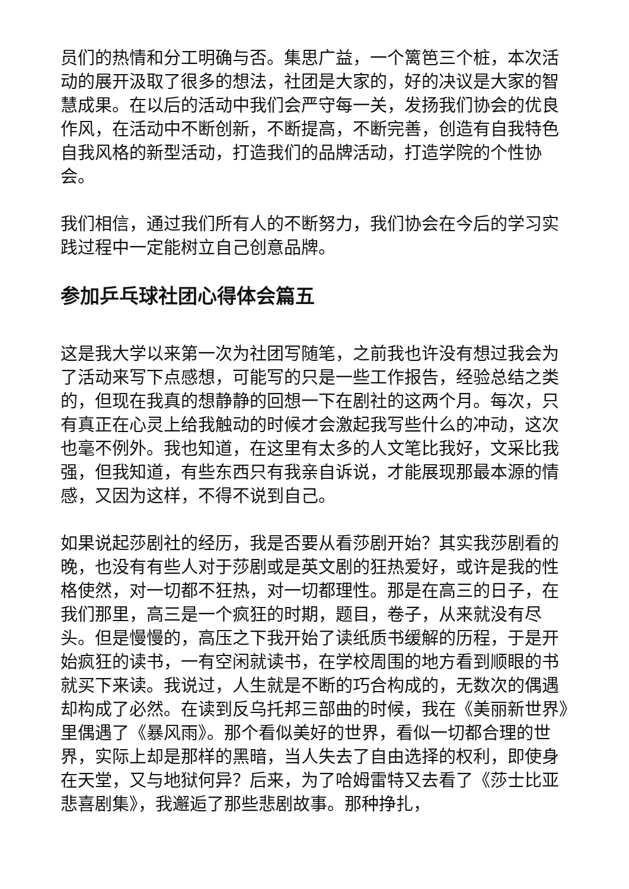员们的热情和分工明确与否。集思广益，一个篱笆三个桩，本次活动的展开汲取了很多的想法，社团是大家的，好的决议是大家的智慧成果。在以后的活动中我们会严守每一关，发扬我们协会的优良作风，在活动中不断创新，不断提高，不断完善，创造有自我特色自我风格的新型活动，打造我们的品牌活动，打造学院的个性协会。
我们相信，通过我们所有人的不断努力，我们协会在今后的学习实践过程中一定能树立自己创意品牌。
参加乒乓球社团心得体会篇五
这是我大学以来第一次为社团写随笔，之前我也许没有想过我会为了活动来写下点感想，可能写的只是一些工作报告，经验总结之类的，但现在我真的想静静的回想一下在剧社的这两个月。每次，只有真正在心灵上给我触动的时候才会激起我写些什么的冲动，这次也毫不例外。我也知道，在这里有太多的人文笔比我好，文采比我强，但我知道，有些东西只有我亲自诉说，才能展现那最本源的情感，又因为这样，不得不说到自己。
如果说起莎剧社的经历，我是否要从看莎剧开始？其实我莎剧看的晚，也没有有些人对于莎剧或是英文剧的狂热爱好，或许是我的性格使然，对一切都不狂热，对一切都理性。那是在高三的日子，在我们那里，高三是一个疯狂的时期，题目，卷子，从来就没有尽头。但是慢慢的，高压之下我开始了读纸质书缓解的历程，于是开始疯狂的读书，一有空闲就读书，在学校周围的地方看到顺眼的书就买下来读。我说过，人生就是不断的巧合构成的，无数次的偶遇却构成了必然。在读到反乌托邦三部曲的时候，我在《美丽新世界》里偶遇了《暴风雨》。那个看似美好的世界，看似一切都合理的世界，实际上却是那样的黑暗，当人失去了自由选择的权利，即使身在天堂，又与地狱何异？后来，为了哈姆雷特又去看了《莎士比亚悲喜剧集》，我邂逅了那些悲剧故事。那种挣扎，